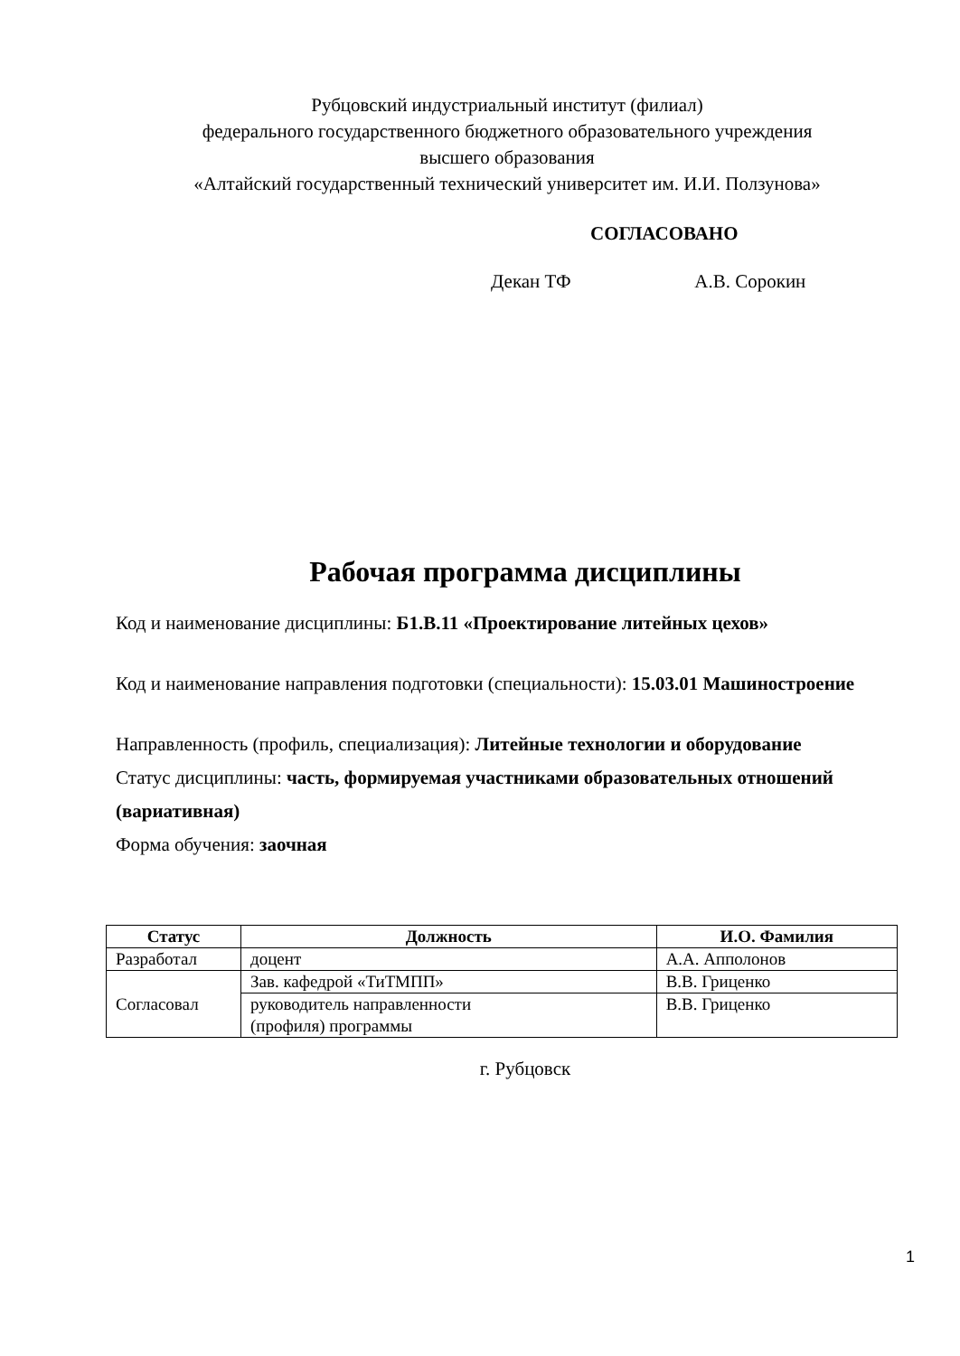Рубцовский индустриальный институт (филиал)
федерального государственного бюджетного образовательного учреждения
высшего образования
«Алтайский государственный технический университет им. И.И. Ползунова»
СОГЛАСОВАНО
Декан ТФ А.В. Сорокин
Рабочая программа дисциплины
Код и наименование дисциплины: Б1.В.11 «Проектирование литейных цехов»
Код и наименование направления подготовки (специальности): 15.03.01 Машиностроение
Направленность (профиль, специализация): Литейные технологии и оборудование
Статус дисциплины: часть, формируемая участниками образовательных отношений (вариативная)
Форма обучения: заочная
| Статус | Должность | И.О. Фамилия |
| --- | --- | --- |
| Разработал | доцент | А.А. Апполонов |
| Согласовал | Зав. кафедрой «ТиТМПП» | В.В. Гриценко |
| | руководитель направленности (профиля) программы | В.В. Гриценко |
г. Рубцовск
1